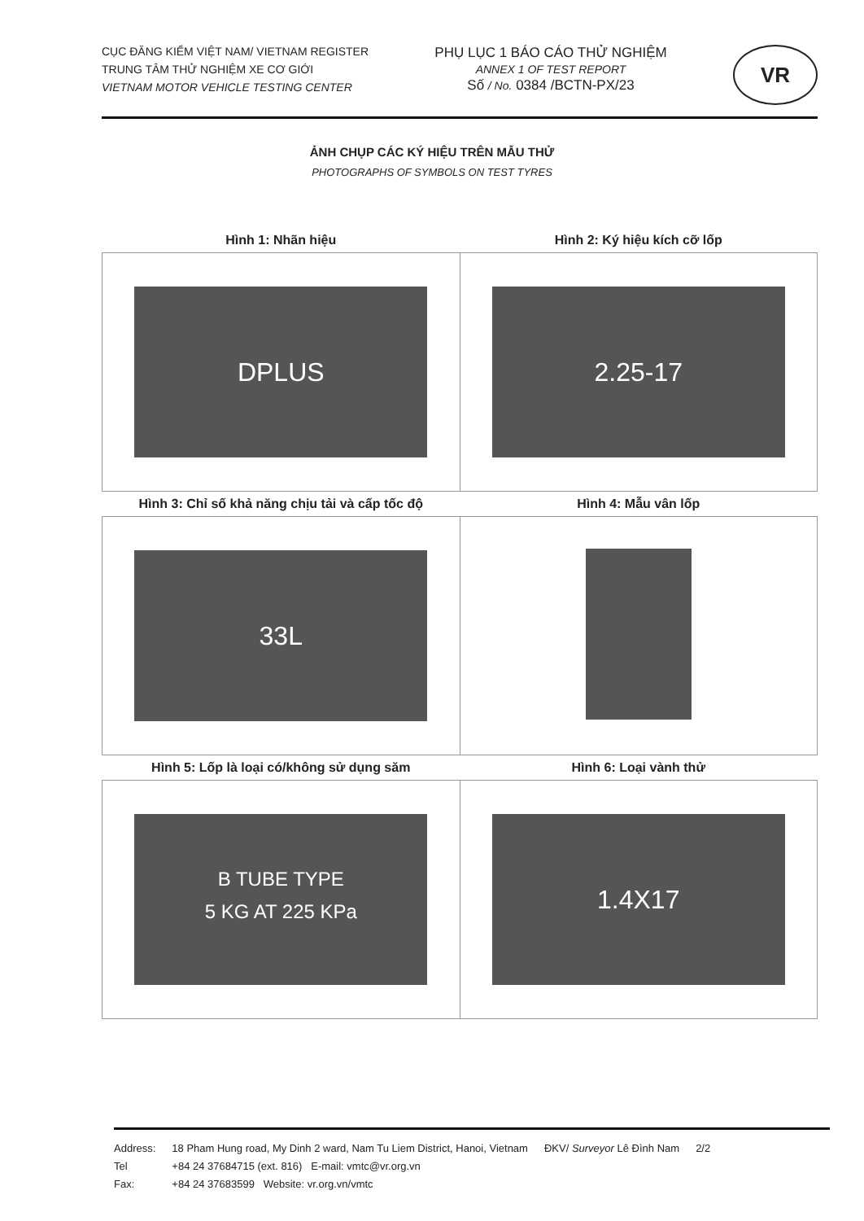CỤC ĐĂNG KIỂM VIỆT NAM/ VIETNAM REGISTER
TRUNG TÂM THỬ NGHIỆM XE CƠ GIỚI
VIETNAM MOTOR VEHICLE TESTING CENTER
PHỤ LỤC 1 BÁO CÁO THỬ NGHIỆM
ANNEX 1 OF TEST REPORT
Số / No. 0384 /BCTN-PX/23
VR
ẢNH CHỤP CÁC KÝ HIỆU TRÊN MẪU THỬ
PHOTOGRAPHS OF SYMBOLS ON TEST TYRES
| Hình 1: Nhãn hiệu | Hình 2: Ký hiệu kích cỡ lốp |
| --- | --- |
| DPLUS | 2.25-17 |
| Hình 3: Chỉ số khả năng chịu tải và cấp tốc độ | Hình 4: Mẫu vân lốp |
| 33L | |
| Hình 5: Lốp là loại có/không sử dụng săm | Hình 6: Loại vành thử |
| B TUBE TYPE 5 KG AT 225 KPa | 1.4X17 |
Address:
Tel
Fax:
18 Pham Hung road, My Dinh 2 ward, Nam Tu Liem District, Hanoi, Vietnam
+84 24 37684715 (ext. 816) E-mail: vmtc@vr.org.vn
+84 24 37683599 Website: vr.org.vn/vmtc
ĐKV/ Surveyor Lê Đình Nam 2/2